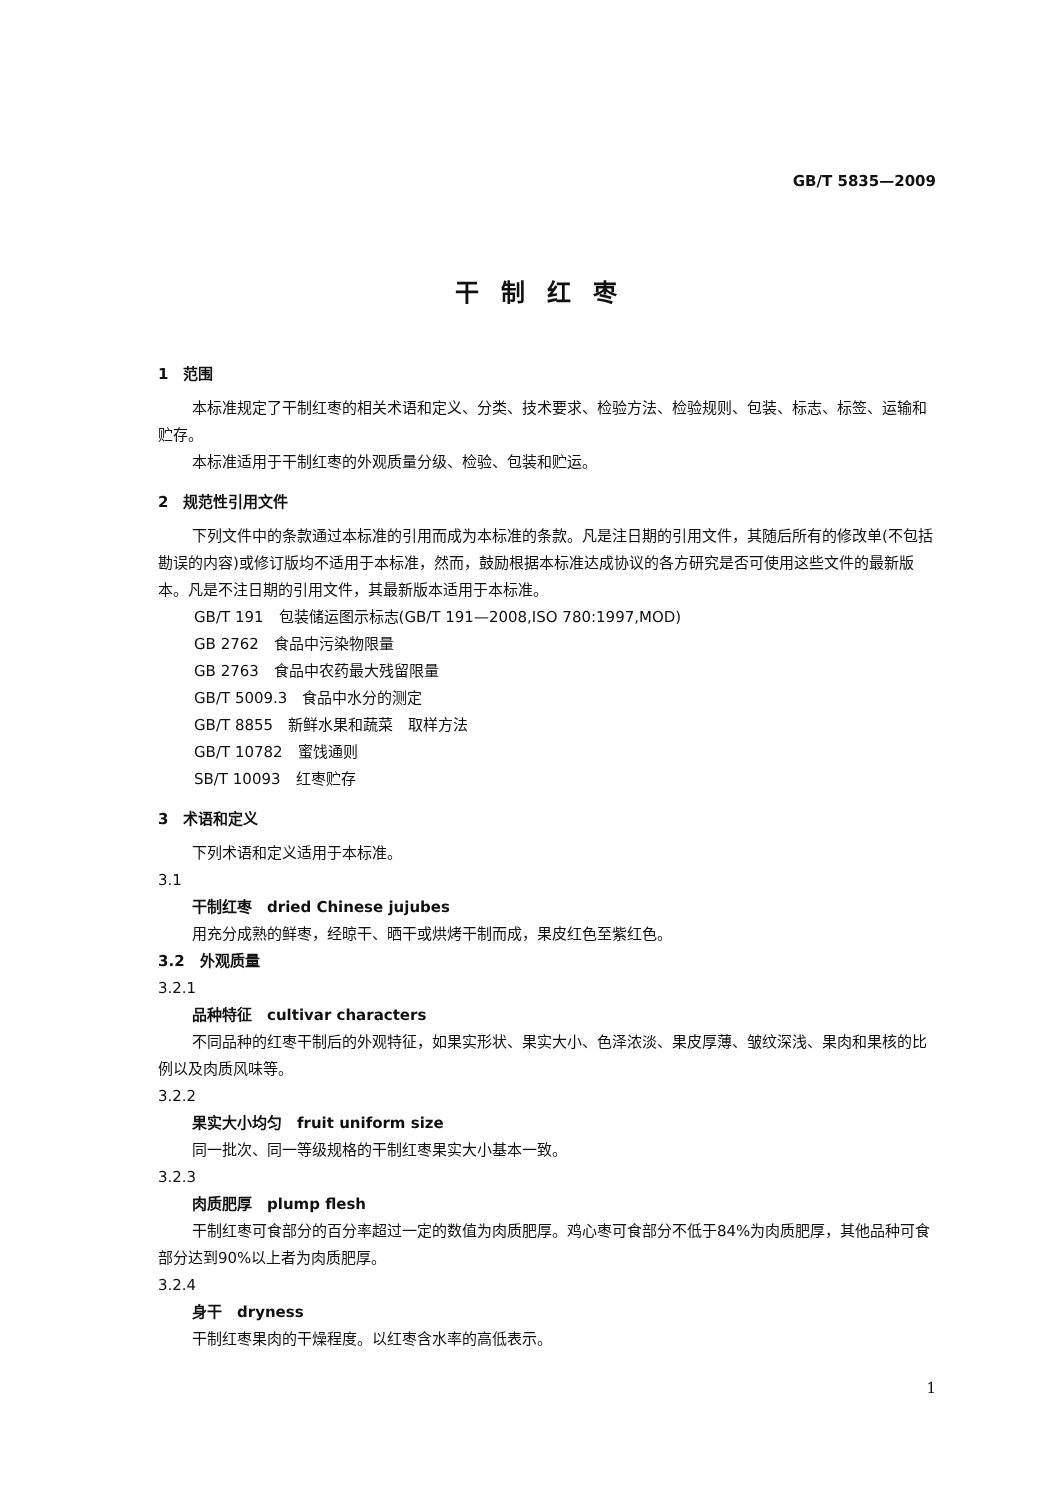GB/T 5835—2009
干制红枣
1　范围
本标准规定了干制红枣的相关术语和定义、分类、技术要求、检验方法、检验规则、包装、标志、标签、运输和贮存。
本标准适用于干制红枣的外观质量分级、检验、包装和贮运。
2　规范性引用文件
下列文件中的条款通过本标准的引用而成为本标准的条款。凡是注日期的引用文件，其随后所有的修改单(不包括勘误的内容)或修订版均不适用于本标准，然而，鼓励根据本标准达成协议的各方研究是否可使用这些文件的最新版本。凡是不注日期的引用文件，其最新版本适用于本标准。
GB/T 191　包装储运图示标志(GB/T 191—2008,ISO 780:1997,MOD)
GB 2762　食品中污染物限量
GB 2763　食品中农药最大残留限量
GB/T 5009.3　食品中水分的测定
GB/T 8855　新鲜水果和蔬菜　取样方法
GB/T 10782　蜜饯通则
SB/T 10093　红枣贮存
3　术语和定义
下列术语和定义适用于本标准。
3.1
干制红枣　dried Chinese jujubes
用充分成熟的鲜枣，经晾干、晒干或烘烤干制而成，果皮红色至紫红色。
3.2　外观质量
3.2.1
品种特征　cultivar characters
不同品种的红枣干制后的外观特征，如果实形状、果实大小、色泽浓淡、果皮厚薄、皱纹深浅、果肉和果核的比例以及肉质风味等。
3.2.2
果实大小均匀　fruit uniform size
同一批次、同一等级规格的干制红枣果实大小基本一致。
3.2.3
肉质肥厚　plump flesh
干制红枣可食部分的百分率超过一定的数值为肉质肥厚。鸡心枣可食部分不低于84%为肉质肥厚，其他品种可食部分达到90%以上者为肉质肥厚。
3.2.4
身干　dryness
干制红枣果肉的干燥程度。以红枣含水率的高低表示。
1